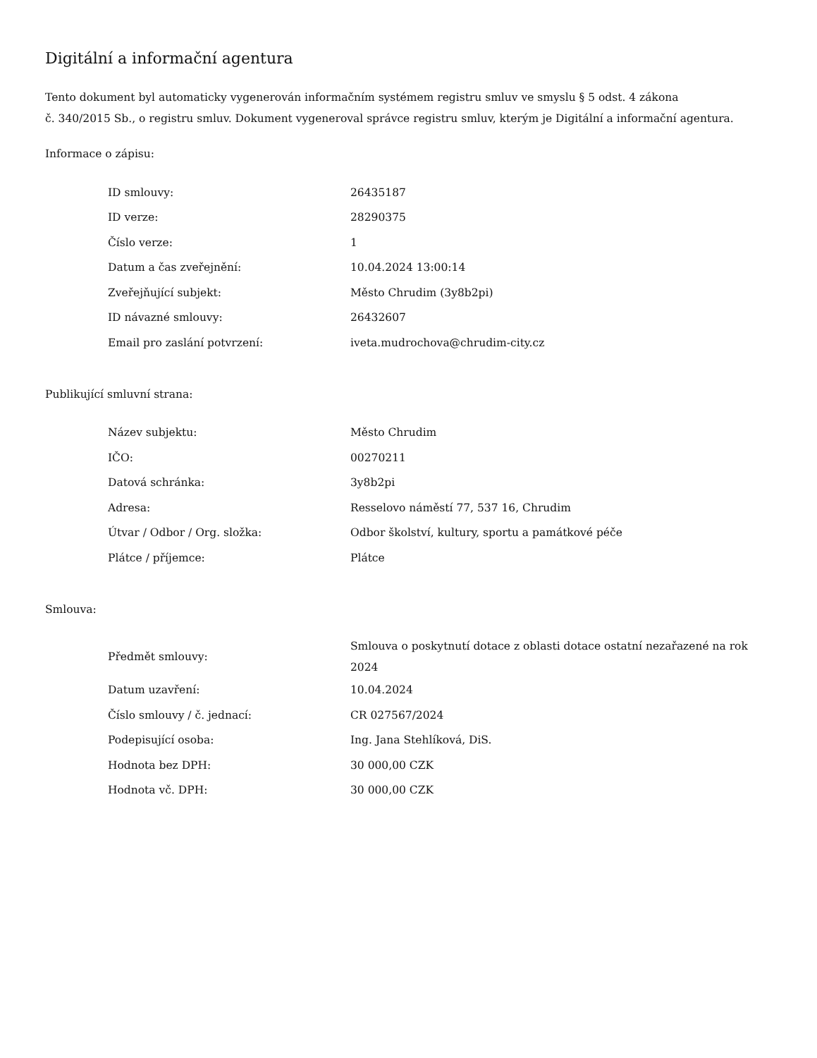Digitální a informační agentura
Tento dokument byl automaticky vygenerován informačním systémem registru smluv ve smyslu § 5 odst. 4 zákona
č. 340/2015 Sb., o registru smluv. Dokument vygeneroval správce registru smluv, kterým je Digitální a informační agentura.
Informace o zápisu:
| ID smlouvy: | 26435187 |
| ID verze: | 28290375 |
| Číslo verze: | 1 |
| Datum a čas zveřejnění: | 10.04.2024 13:00:14 |
| Zveřejňující subjekt: | Město Chrudim (3y8b2pi) |
| ID návazné smlouvy: | 26432607 |
| Email pro zaslání potvrzení: | iveta.mudrochova@chrudim-city.cz |
Publikující smluvní strana:
| Název subjektu: | Město Chrudim |
| IČO: | 00270211 |
| Datová schránka: | 3y8b2pi |
| Adresa: | Resselovo náměstí 77, 537 16, Chrudim |
| Útvar / Odbor / Org. složka: | Odbor školství, kultury, sportu a památkové péče |
| Plátce / příjemce: | Plátce |
Smlouva:
| Předmět smlouvy: | Smlouva o poskytnutí dotace z oblasti dotace ostatní nezařazené na rok 2024 |
| Datum uzavření: | 10.04.2024 |
| Číslo smlouvy / č. jednací: | CR 027567/2024 |
| Podepisující osoba: | Ing. Jana Stehlíková, DiS. |
| Hodnota bez DPH: | 30 000,00 CZK |
| Hodnota vč. DPH: | 30 000,00 CZK |